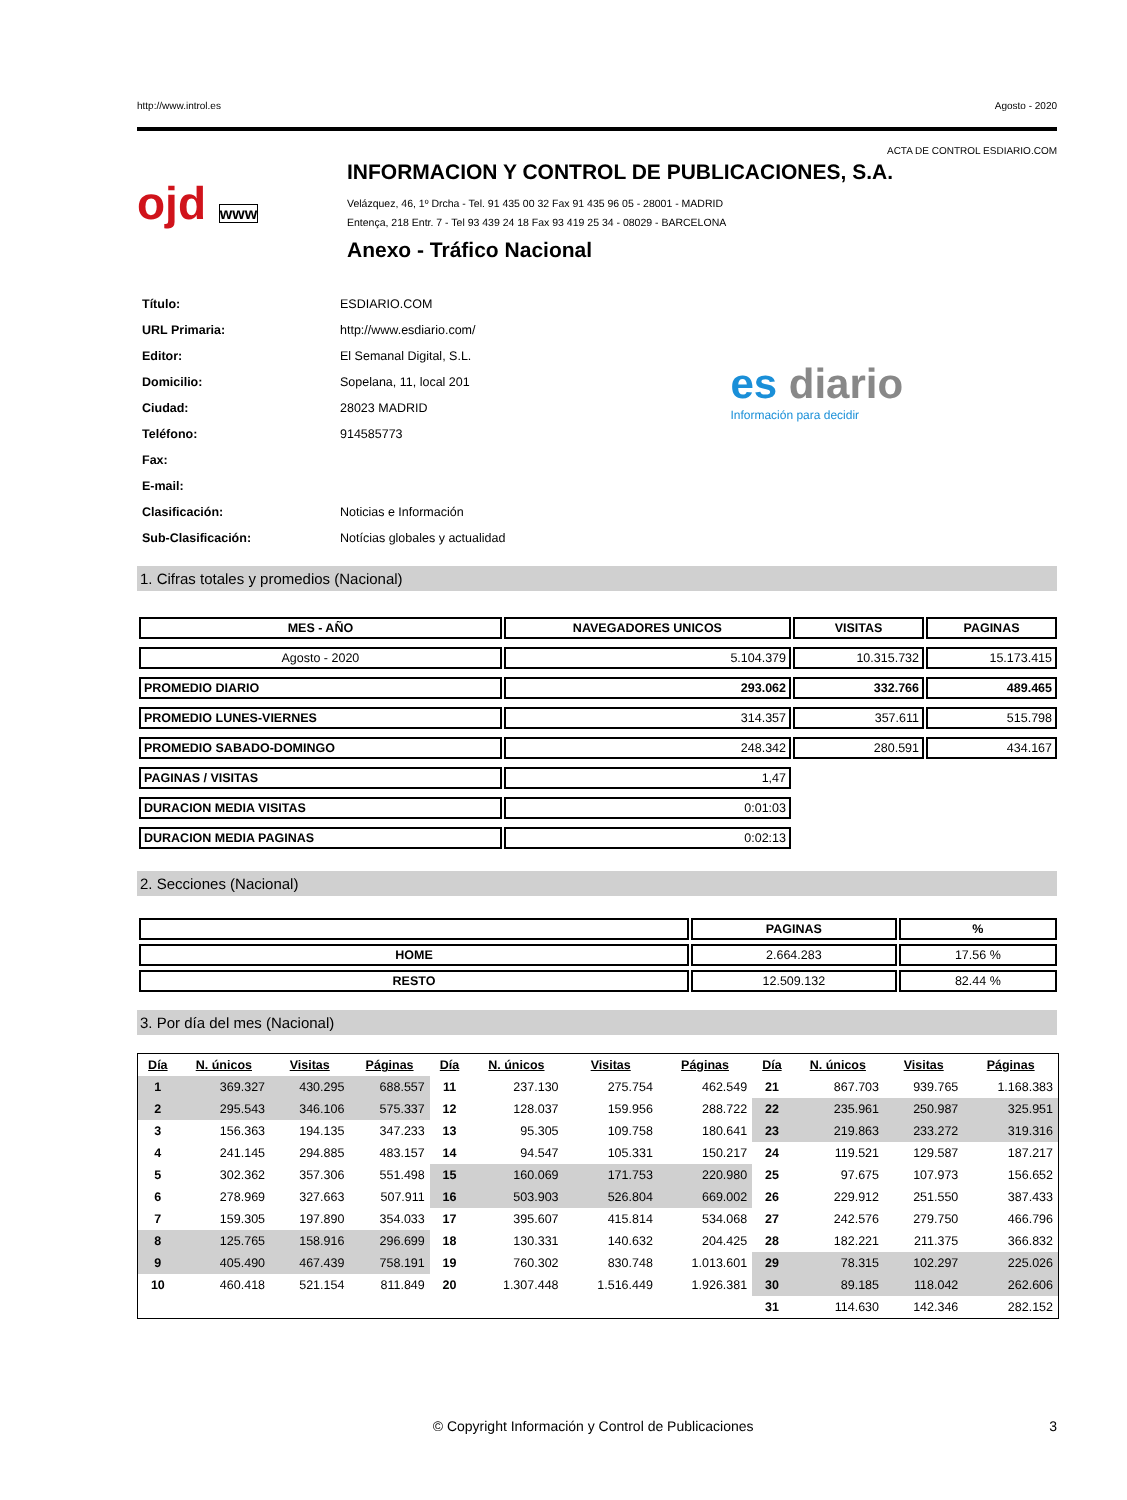http://www.introl.es Agosto - 2020
ACTA DE CONTROL ESDIARIO.COM
ojd www
INFORMACION Y CONTROL DE PUBLICACIONES, S.A.
Velázquez, 46, 1º Drcha - Tel. 91 435 00 32 Fax 91 435 96 05 - 28001 - MADRID
Entença, 218 Entr. 7 - Tel 93 439 24 18 Fax 93 419 25 34 - 08029 - BARCELONA
Anexo - Tráfico Nacional
| Título: | ESDIARIO.COM |
| URL Primaria: | http://www.esdiario.com/ |
| Editor: | El Semanal Digital, S.L. |
| Domicilio: | Sopelana, 11, local 201 |
| Ciudad: | 28023 MADRID |
| Teléfono: | 914585773 |
| Fax: | |
| E-mail: | |
| Clasificación: | Noticias e Información |
| Sub-Clasificación: | Notícias globales y actualidad |
es diario
Información para decidir
1. Cifras totales y promedios (Nacional)
| MES - AÑO | NAVEGADORES UNICOS | VISITAS | PAGINAS |
| --- | --- | --- | --- |
| Agosto - 2020 | 5.104.379 | 10.315.732 | 15.173.415 |
| PROMEDIO DIARIO | 293.062 | 332.766 | 489.465 |
| PROMEDIO LUNES-VIERNES | 314.357 | 357.611 | 515.798 |
| PROMEDIO SABADO-DOMINGO | 248.342 | 280.591 | 434.167 |
| PAGINAS / VISITAS | 1,47 | | |
| DURACION MEDIA VISITAS | 0:01:03 | | |
| DURACION MEDIA PAGINAS | 0:02:13 | | |
2. Secciones (Nacional)
| | PAGINAS | % |
| --- | --- | --- |
| HOME | 2.664.283 | 17.56 % |
| RESTO | 12.509.132 | 82.44 % |
3. Por día del mes (Nacional)
| Día | N. únicos | Visitas | Páginas | Día | N. únicos | Visitas | Páginas | Día | N. únicos | Visitas | Páginas |
| --- | --- | --- | --- | --- | --- | --- | --- | --- | --- | --- | --- |
| 1 | 369.327 | 430.295 | 688.557 | 11 | 237.130 | 275.754 | 462.549 | 21 | 867.703 | 939.765 | 1.168.383 |
| 2 | 295.543 | 346.106 | 575.337 | 12 | 128.037 | 159.956 | 288.722 | 22 | 235.961 | 250.987 | 325.951 |
| 3 | 156.363 | 194.135 | 347.233 | 13 | 95.305 | 109.758 | 180.641 | 23 | 219.863 | 233.272 | 319.316 |
| 4 | 241.145 | 294.885 | 483.157 | 14 | 94.547 | 105.331 | 150.217 | 24 | 119.521 | 129.587 | 187.217 |
| 5 | 302.362 | 357.306 | 551.498 | 15 | 160.069 | 171.753 | 220.980 | 25 | 97.675 | 107.973 | 156.652 |
| 6 | 278.969 | 327.663 | 507.911 | 16 | 503.903 | 526.804 | 669.002 | 26 | 229.912 | 251.550 | 387.433 |
| 7 | 159.305 | 197.890 | 354.033 | 17 | 395.607 | 415.814 | 534.068 | 27 | 242.576 | 279.750 | 466.796 |
| 8 | 125.765 | 158.916 | 296.699 | 18 | 130.331 | 140.632 | 204.425 | 28 | 182.221 | 211.375 | 366.832 |
| 9 | 405.490 | 467.439 | 758.191 | 19 | 760.302 | 830.748 | 1.013.601 | 29 | 78.315 | 102.297 | 225.026 |
| 10 | 460.418 | 521.154 | 811.849 | 20 | 1.307.448 | 1.516.449 | 1.926.381 | 30 | 89.185 | 118.042 | 262.606 |
| | | | | | | | | 31 | 114.630 | 142.346 | 282.152 |
© Copyright Información y Control de Publicaciones 3